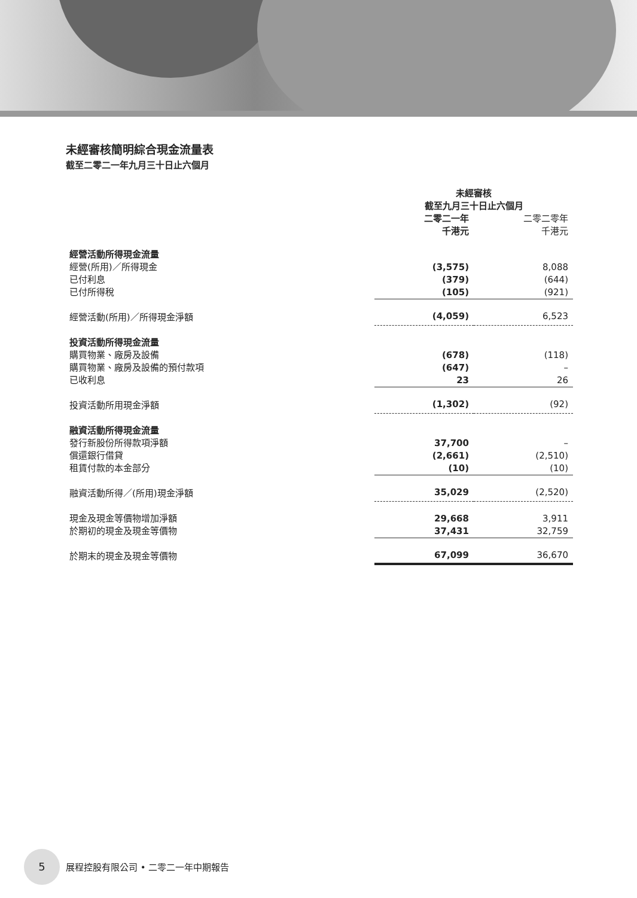未經審核簡明綜合現金流量表
截至二零二一年九月三十日止六個月
| | 未經審核 截至九月三十日止六個月 | |
| --- | --- | --- |
| | 二零二一年 千港元 | 二零二零年 千港元 |
| 經營活動所得現金流量 | | |
| 經營(所用)／所得現金 | (3,575) | 8,088 |
| 已付利息 | (379) | (644) |
| 已付所得稅 | (105) | (921) |
| 經營活動(所用)／所得現金淨額 | (4,059) | 6,523 |
| 投資活動所得現金流量 | | |
| 購買物業、廠房及設備 | (678) | (118) |
| 購買物業、廠房及設備的預付款項 | (647) | – |
| 已收利息 | 23 | 26 |
| 投資活動所用現金淨額 | (1,302) | (92) |
| 融資活動所得現金流量 | | |
| 發行新股份所得款項淨額 | 37,700 | – |
| 償還銀行借貸 | (2,661) | (2,510) |
| 租賃付款的本金部分 | (10) | (10) |
| 融資活動所得／(所用)現金淨額 | 35,029 | (2,520) |
| 現金及現金等價物增加淨額 | 29,668 | 3,911 |
| 於期初的現金及現金等價物 | 37,431 | 32,759 |
| 於期末的現金及現金等價物 | 67,099 | 36,670 |
5 展程控股有限公司 • 二零二一年中期報告